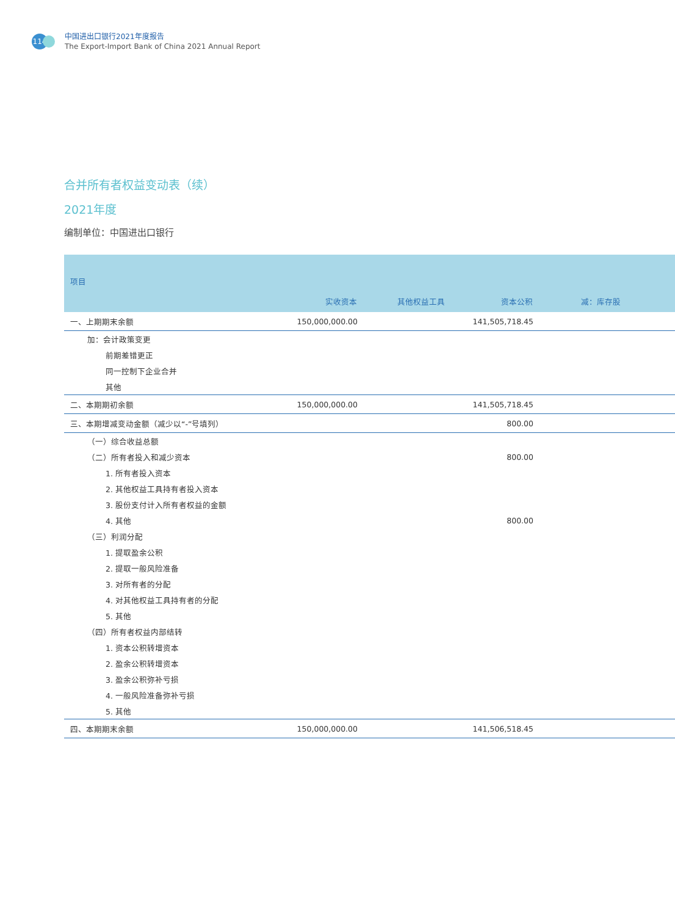114
中国进出口银行2021年度报告
The Export-Import Bank of China 2021 Annual Report
合并所有者权益变动表（续）
2021年度
编制单位：中国进出口银行
| 项目 | 实收资本 | 其他权益工具 | 资本公积 | 减：库存股 | |
| --- | --- | --- | --- | --- | --- |
| 一、上期期末余额 | 150,000,000.00 | | 141,505,718.45 | | |
| 加：会计政策变更 | | | | | |
| 前期差错更正 | | | | | |
| 同一控制下企业合并 | | | | | |
| 其他 | | | | | |
| 二、本期期初余额 | 150,000,000.00 | | 141,505,718.45 | | |
| 三、本期增减变动金额（减少以“-”号填列） | | | 800.00 | | |
| （一）综合收益总额 | | | | | |
| （二）所有者投入和减少资本 | | | 800.00 | | |
| 1. 所有者投入资本 | | | | | |
| 2. 其他权益工具持有者投入资本 | | | | | |
| 3. 股份支付计入所有者权益的金额 | | | | | |
| 4. 其他 | | | 800.00 | | |
| （三）利润分配 | | | | | |
| 1. 提取盈余公积 | | | | | |
| 2. 提取一般风险准备 | | | | | |
| 3. 对所有者的分配 | | | | | |
| 4. 对其他权益工具持有者的分配 | | | | | |
| 5. 其他 | | | | | |
| （四）所有者权益内部结转 | | | | | |
| 1. 资本公积转增资本 | | | | | |
| 2. 盈余公积转增资本 | | | | | |
| 3. 盈余公积弥补亏损 | | | | | |
| 4. 一般风险准备弥补亏损 | | | | | |
| 5. 其他 | | | | | |
| 四、本期期末余额 | 150,000,000.00 | | 141,506,518.45 | | |